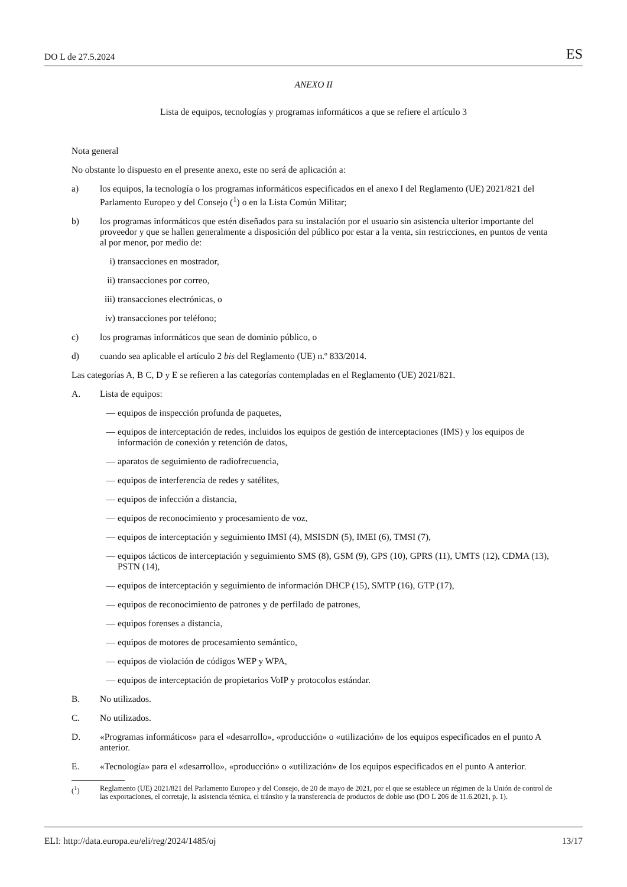DO L de 27.5.2024 ES
ANEXO II
Lista de equipos, tecnologías y programas informáticos a que se refiere el artículo 3
Nota general
No obstante lo dispuesto en el presente anexo, este no será de aplicación a:
a) los equipos, la tecnología o los programas informáticos especificados en el anexo I del Reglamento (UE) 2021/821 del Parlamento Europeo y del Consejo (<sup>1</sup>) o en la Lista Común Militar;
b) los programas informáticos que estén diseñados para su instalación por el usuario sin asistencia ulterior importante del proveedor y que se hallen generalmente a disposición del público por estar a la venta, sin restricciones, en puntos de venta al por menor, por medio de:
i) transacciones en mostrador,
ii) transacciones por correo,
iii) transacciones electrónicas, o
iv) transacciones por teléfono;
c) los programas informáticos que sean de dominio público, o
d) cuando sea aplicable el artículo 2 bis del Reglamento (UE) n.º 833/2014.
Las categorías A, B C, D y E se refieren a las categorías contempladas en el Reglamento (UE) 2021/821.
A. Lista de equipos:
— equipos de inspección profunda de paquetes,
— equipos de interceptación de redes, incluidos los equipos de gestión de interceptaciones (IMS) y los equipos de información de conexión y retención de datos,
— aparatos de seguimiento de radiofrecuencia,
— equipos de interferencia de redes y satélites,
— equipos de infección a distancia,
— equipos de reconocimiento y procesamiento de voz,
— equipos de interceptación y seguimiento IMSI (4), MSISDN (5), IMEI (6), TMSI (7),
— equipos tácticos de interceptación y seguimiento SMS (8), GSM (9), GPS (10), GPRS (11), UMTS (12), CDMA (13), PSTN (14),
— equipos de interceptación y seguimiento de información DHCP (15), SMTP (16), GTP (17),
— equipos de reconocimiento de patrones y de perfilado de patrones,
— equipos forenses a distancia,
— equipos de motores de procesamiento semántico,
— equipos de violación de códigos WEP y WPA,
— equipos de interceptación de propietarios VoIP y protocolos estándar.
B. No utilizados.
C. No utilizados.
D. «Programas informáticos» para el «desarrollo», «producción» o «utilización» de los equipos especificados en el punto A anterior.
E. «Tecnología» para el «desarrollo», «producción» o «utilización» de los equipos especificados en el punto A anterior.
(<sup>1</sup>) Reglamento (UE) 2021/821 del Parlamento Europeo y del Consejo, de 20 de mayo de 2021, por el que se establece un régimen de la Unión de control de las exportaciones, el corretaje, la asistencia técnica, el tránsito y la transferencia de productos de doble uso (DO L 206 de 11.6.2021, p. 1).
ELI: http://data.europa.eu/eli/reg/2024/1485/oj 13/17